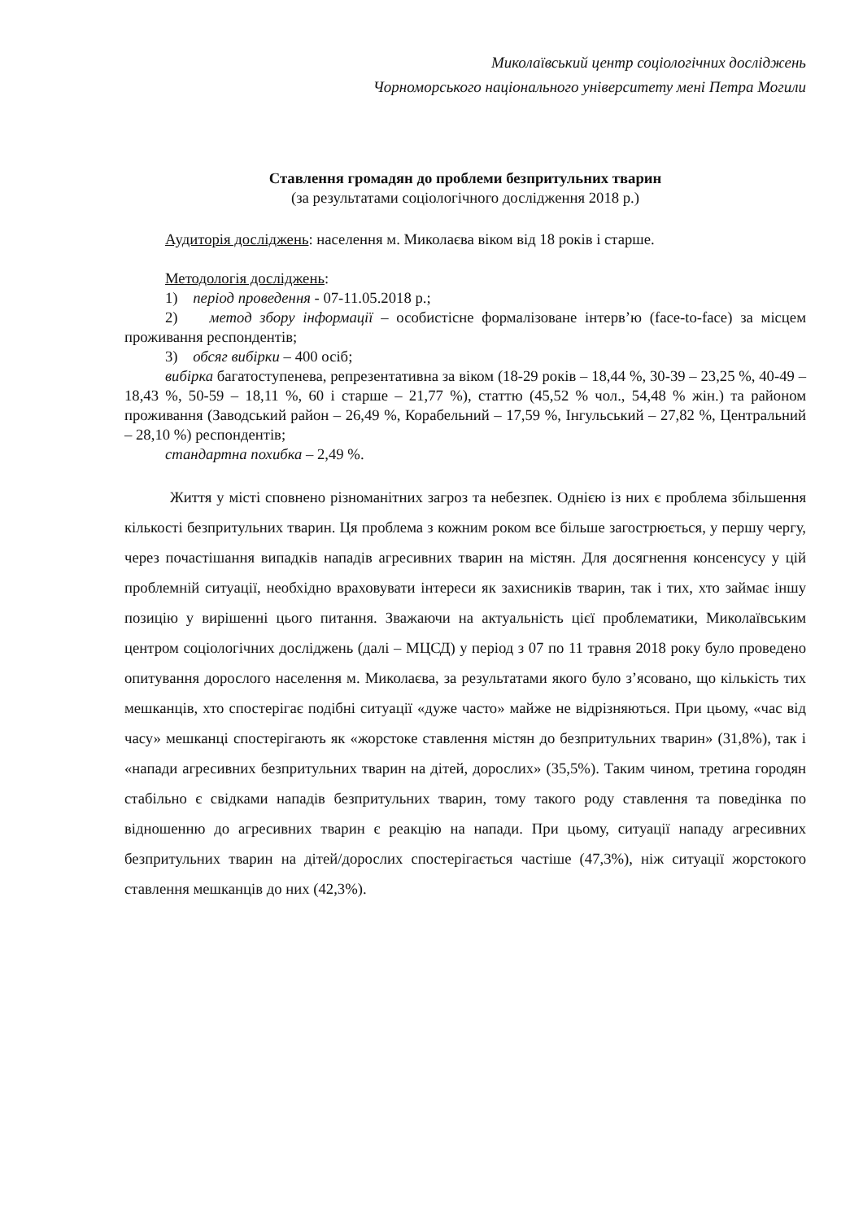Миколаївський центр соціологічних досліджень
Чорноморського національного університету мені Петра Могили
Ставлення громадян до проблеми безпритульних тварин
(за результатами соціологічного дослідження 2018 р.)
Аудиторія досліджень: населення м. Миколаєва віком від 18 років і старше.
Методологія досліджень:
1) період проведення - 07-11.05.2018 р.;
2) метод збору інформації – особистісне формалізоване інтерв’ю (face-to-face) за місцем проживання респондентів;
3) обсяг вибірки – 400 осіб;
вибірка багатоступенева, репрезентативна за віком (18-29 років – 18,44 %, 30-39 – 23,25 %, 40-49 – 18,43 %, 50-59 – 18,11 %, 60 і старше – 21,77 %), статтю (45,52 % чол., 54,48 % жін.) та районом проживання (Заводський район – 26,49 %, Корабельний – 17,59 %, Інгульський – 27,82 %, Центральний – 28,10 %) респондентів;
стандартна похибка – 2,49 %.
Життя у місті сповнено різноманітних загроз та небезпек. Однією із них є проблема збільшення кількості безпритульних тварин. Ця проблема з кожним роком все більше загострюється, у першу чергу, через почастішання випадків нападів агресивних тварин на містян. Для досягнення консенсусу у цій проблемній ситуації, необхідно враховувати інтереси як захисників тварин, так і тих, хто займає іншу позицію у вирішенні цього питання. Зважаючи на актуальність цієї проблематики, Миколаївським центром соціологічних досліджень (далі – МЦСД) у період з 07 по 11 травня 2018 року було проведено опитування дорослого населення м. Миколаєва, за результатами якого було з’ясовано, що кількість тих мешканців, хто спостерігає подібні ситуації «дуже часто» майже не відрізняються. При цьому, «час від часу» мешканці спостерігають як «жорстоке ставлення містян до безпритульних тварин» (31,8%), так і «напади агресивних безпритульних тварин на дітей, дорослих» (35,5%). Таким чином, третина городян стабільно є свідками нападів безпритульних тварин, тому такого роду ставлення та поведінка по відношенню до агресивних тварин є реакцію на напади. При цьому, ситуації нападу агресивних безпритульних тварин на дітей/дорослих спостерігається частіше (47,3%), ніж ситуації жорстокого ставлення мешканців до них (42,3%).